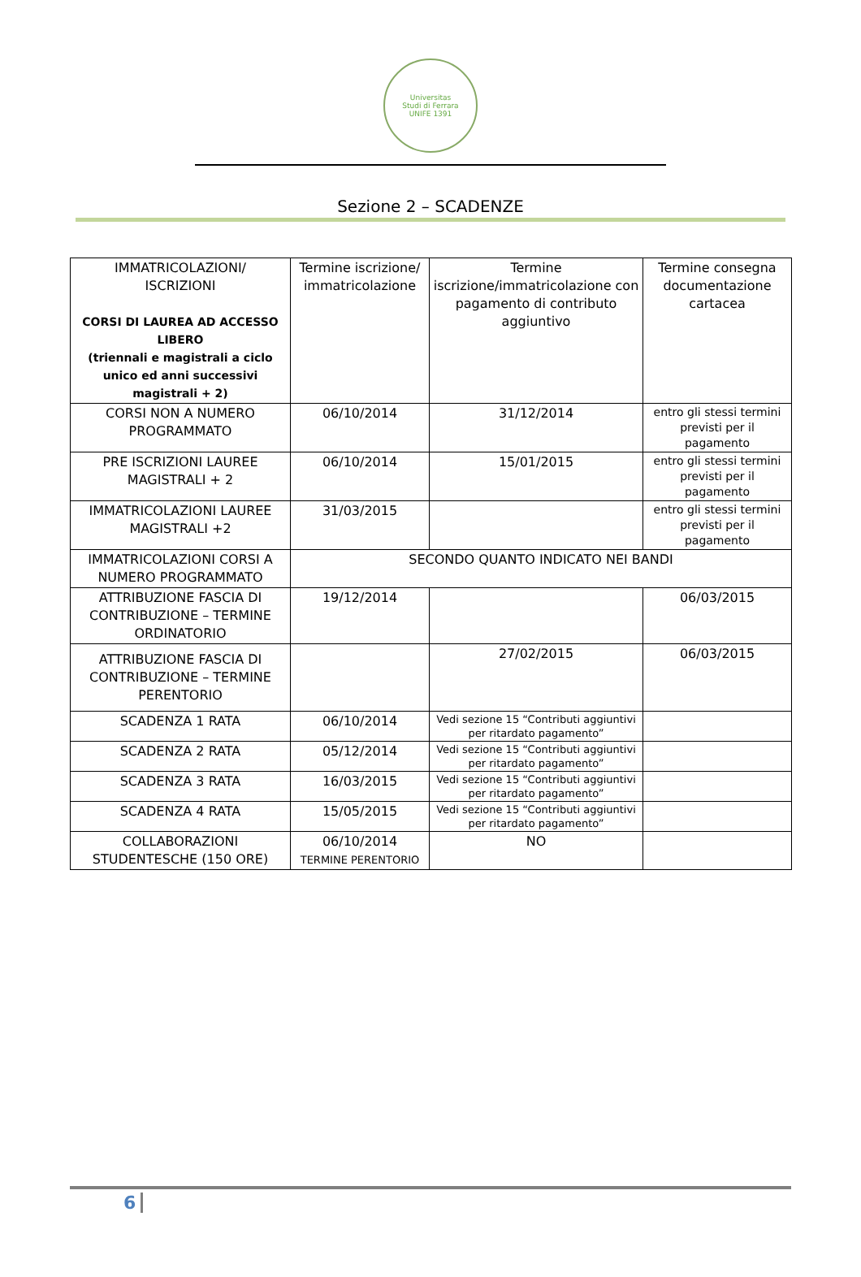Universitas
Studi di Ferrara
UNIFE 1391
Sezione 2 – SCADENZE
| IMMATRICOLAZIONI/ ISCRIZIONI CORSI DI LAUREA AD ACCESSO LIBERO (triennali e magistrali a ciclo unico ed anni successivi magistrali + 2) | Termine iscrizione/ immatricolazione | Termine iscrizione/immatricolazione con pagamento di contributo aggiuntivo | Termine consegna documentazione cartacea |
| CORSI NON A NUMERO PROGRAMMATO | 06/10/2014 | 31/12/2014 | entro gli stessi termini previsti per il pagamento |
| PRE ISCRIZIONI LAUREE MAGISTRALI + 2 | 06/10/2014 | 15/01/2015 | entro gli stessi termini previsti per il pagamento |
| IMMATRICOLAZIONI LAUREE MAGISTRALI +2 | 31/03/2015 | | entro gli stessi termini previsti per il pagamento |
| IMMATRICOLAZIONI CORSI A NUMERO PROGRAMMATO | SECONDO QUANTO INDICATO NEI BANDI | | |
| ATTRIBUZIONE FASCIA DI CONTRIBUZIONE – TERMINE ORDINATORIO | 19/12/2014 | | 06/03/2015 |
| ATTRIBUZIONE FASCIA DI CONTRIBUZIONE – TERMINE PERENTORIO | | 27/02/2015 | 06/03/2015 |
| SCADENZA 1 RATA | 06/10/2014 | Vedi sezione 15 “Contributi aggiuntivi per ritardato pagamento” | |
| SCADENZA 2 RATA | 05/12/2014 | Vedi sezione 15 “Contributi aggiuntivi per ritardato pagamento” | |
| SCADENZA 3 RATA | 16/03/2015 | Vedi sezione 15 “Contributi aggiuntivi per ritardato pagamento” | |
| SCADENZA 4 RATA | 15/05/2015 | Vedi sezione 15 “Contributi aggiuntivi per ritardato pagamento” | |
| COLLABORAZIONI STUDENTESCHE (150 ORE) | 06/10/2014 TERMINE PERENTORIO | NO | |
6